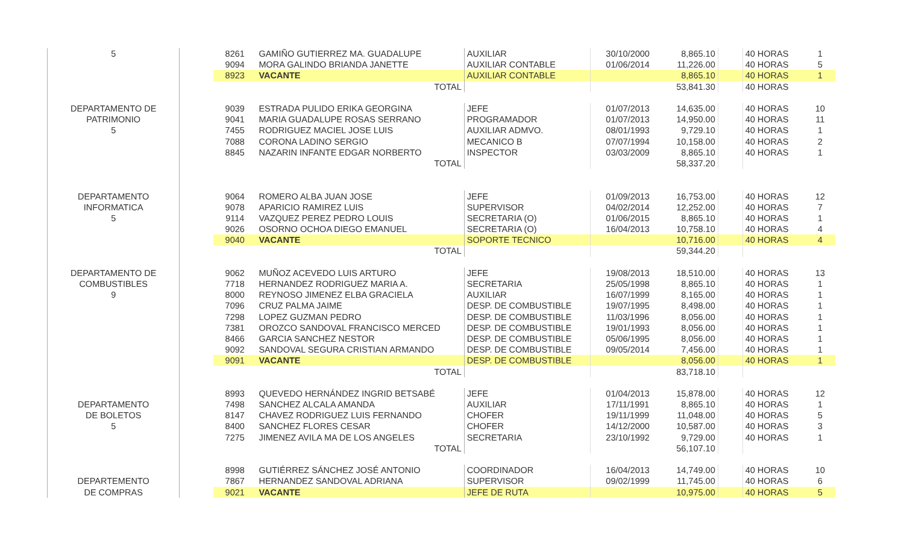| 5 | | 8261 | GAMIÑO GUTIERREZ MA. GUADALUPE | AUXILIAR | 30/10/2000 | 8,865.10 | | 40 HORAS | 1 |
| | | 9094 | MORA GALINDO BRIANDA JANETTE | AUXILIAR CONTABLE | 01/06/2014 | 11,226.00 | | 40 HORAS | 5 |
| | | 8923 | VACANTE | AUXILIAR CONTABLE | | 8,865.10 | | 40 HORAS | 1 |
| | | | TOTAL | | | 53,841.30 | | 40 HORAS | |
| DEPARTAMENTO DE | | 9039 | ESTRADA PULIDO ERIKA GEORGINA | JEFE | 01/07/2013 | 14,635.00 | | 40 HORAS | 10 |
| PATRIMONIO | | 9041 | MARIA GUADALUPE ROSAS SERRANO | PROGRAMADOR | 01/07/2013 | 14,950.00 | | 40 HORAS | 11 |
| 5 | | 7455 | RODRIGUEZ MACIEL JOSE LUIS | AUXILIAR ADMVO. | 08/01/1993 | 9,729.10 | | 40 HORAS | 1 |
| | | 7088 | CORONA LADINO SERGIO | MECANICO B | 07/07/1994 | 10,158.00 | | 40 HORAS | 2 |
| | | 8845 | NAZARIN INFANTE EDGAR NORBERTO | INSPECTOR | 03/03/2009 | 8,865.10 | | 40 HORAS | 1 |
| | | | TOTAL | | | 58,337.20 | | | |
| DEPARTAMENTO | | 9064 | ROMERO ALBA JUAN JOSE | JEFE | 01/09/2013 | 16,753.00 | | 40 HORAS | 12 |
| INFORMATICA | | 9078 | APARICIO RAMIREZ LUIS | SUPERVISOR | 04/02/2014 | 12,252.00 | | 40 HORAS | 7 |
| 5 | | 9114 | VAZQUEZ PEREZ PEDRO LOUIS | SECRETARIA (O) | 01/06/2015 | 8,865.10 | | 40 HORAS | 1 |
| | | 9026 | OSORNO OCHOA DIEGO EMANUEL | SECRETARIA (O) | 16/04/2013 | 10,758.10 | | 40 HORAS | 4 |
| | | 9040 | VACANTE | SOPORTE TECNICO | | 10,716.00 | | 40 HORAS | 4 |
| | | | TOTAL | | | 59,344.20 | | | |
| DEPARTAMENTO DE | | 9062 | MUÑOZ ACEVEDO LUIS ARTURO | JEFE | 19/08/2013 | 18,510.00 | | 40 HORAS | 13 |
| COMBUSTIBLES | | 7718 | HERNANDEZ RODRIGUEZ MARIA A. | SECRETARIA | 25/05/1998 | 8,865.10 | | 40 HORAS | 1 |
| 9 | | 8000 | REYNOSO JIMENEZ ELBA GRACIELA | AUXILIAR | 16/07/1999 | 8,165.00 | | 40 HORAS | 1 |
| | | 7096 | CRUZ PALMA JAIME | DESP. DE COMBUSTIBLE | 19/07/1995 | 8,498.00 | | 40 HORAS | 1 |
| | | 7298 | LOPEZ GUZMAN PEDRO | DESP. DE COMBUSTIBLE | 11/03/1996 | 8,056.00 | | 40 HORAS | 1 |
| | | 7381 | OROZCO SANDOVAL FRANCISCO MERCED | DESP. DE COMBUSTIBLE | 19/01/1993 | 8,056.00 | | 40 HORAS | 1 |
| | | 8466 | GARCIA SANCHEZ NESTOR | DESP. DE COMBUSTIBLE | 05/06/1995 | 8,056.00 | | 40 HORAS | 1 |
| | | 9092 | SANDOVAL SEGURA CRISTIAN ARMANDO | DESP. DE COMBUSTIBLE | 09/05/2014 | 7,456.00 | | 40 HORAS | 1 |
| | | 9091 | VACANTE | DESP. DE COMBUSTIBLE | | 8,056.00 | | 40 HORAS | 1 |
| | | | TOTAL | | | 83,718.10 | | | |
| | | 8993 | QUEVEDO HERNÁNDEZ INGRID BETSABÉ | JEFE | 01/04/2013 | 15,878.00 | | 40 HORAS | 12 |
| DEPARTAMENTO | | 7498 | SANCHEZ ALCALA AMANDA | AUXILIAR | 17/11/1991 | 8,865.10 | | 40 HORAS | 1 |
| DE BOLETOS | | 8147 | CHAVEZ RODRIGUEZ LUIS FERNANDO | CHOFER | 19/11/1999 | 11,048.00 | | 40 HORAS | 5 |
| 5 | | 8400 | SANCHEZ FLORES CESAR | CHOFER | 14/12/2000 | 10,587.00 | | 40 HORAS | 3 |
| | | 7275 | JIMENEZ AVILA MA DE LOS ANGELES | SECRETARIA | 23/10/1992 | 9,729.00 | | 40 HORAS | 1 |
| | | | TOTAL | | | 56,107.10 | | | |
| | | 8998 | GUTIÉRREZ SÁNCHEZ JOSÉ ANTONIO | COORDINADOR | 16/04/2013 | 14,749.00 | | 40 HORAS | 10 |
| DEPARTEMENTO | | 7867 | HERNANDEZ SANDOVAL ADRIANA | SUPERVISOR | 09/02/1999 | 11,745.00 | | 40 HORAS | 6 |
| DE COMPRAS | | 9021 | VACANTE | JEFE DE RUTA | | 10,975.00 | | 40 HORAS | 5 |